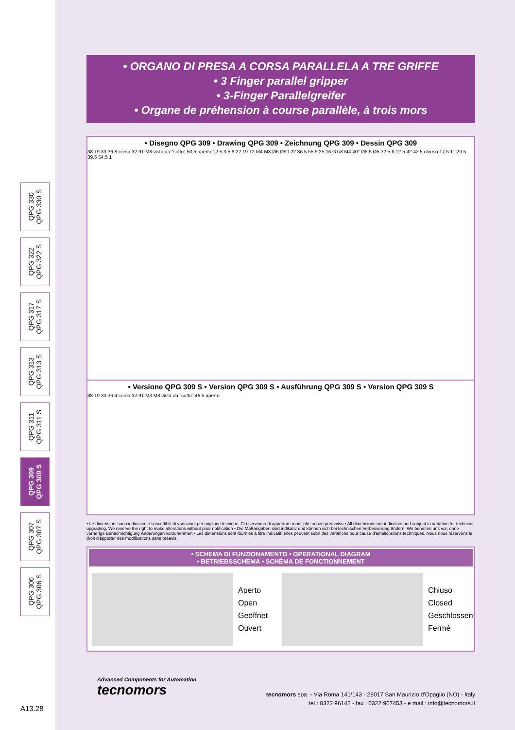QPG 330
QPG 330 S
QPG 322
QPG 322 S
QPG 317
QPG 317 S
QPG 313
QPG 313 S
QPG 311
QPG 311 S
QPG 309
QPG 309 S
QPG 307
QPG 307 S
QPG 306
QPG 306 S
• ORGANO DI PRESA A CORSA PARALLELA A TRE GRIFFE
• 3 Finger parallel gripper
• 3-Finger Parallelgreifer
• Organe de préhension à course parallèle, à trois mors
• Disegno QPG 309 • Drawing QPG 309 • Zeichnung QPG 309 • Dessin QPG 309
38 19 33.36 8 corsa 32.91 M8 vista da "sotto" 50.5 aperto 12.5 3.5 6 22 19 12 M4 M3 Ø6 Ø90 22 36.5 55.5 25 16 G1/8 M4 40° Ø6.5 Ø5 32.5 6 12.5 42 42.5 chiuso 17.5 11 29.5 39.5 54.5 1
• Versione QPG 309 S • Version QPG 309 S • Ausführung QPG 309 S • Version QPG 309 S
38 19 33.36 4 corsa 32.91 M3 M8 vista da "sotto" 46.5 aperto
• Le dimensioni sono indicative e suscettibili di variazioni per migliorie tecniche. Ci riserviamo di apportare modifiche senza preavviso • All dimensions are indicative and subject to variation for technical upgrading. We reserve the right to make alterations without prior notification • Die Maßangaben sind indikativ und können sich bei technischen Verbesserung ändern. Wir behalten uns vor, ohne vorherige Benachrichtigung Änderungen vorzunehmen • Les dimensions sont fournies à titre indicatif; elles peuvent subir des variations pour cause d'ameliorations techniques. Nous nous réservons le droit d'apporter des modifications sans préavis.
• SCHEMA DI FUNZIONAMENTO • OPERATIONAL DIAGRAM
• BETRIEBSSCHEMA • SCHÉMA DE FONCTIONNEMENT
Aperto
Open
Geöffnet
Ouvert
Chiuso
Closed
Geschlossen
Fermé
Advanced Components for Automation
tecnomors
tecnomors spa. - Via Roma 141/143 - 28017 San Maurizio d'Opaglio (NO) - Italy
tel.: 0322 96142 - fax.: 0322 967453 - e mail : info@tecnomors.it
A13.28